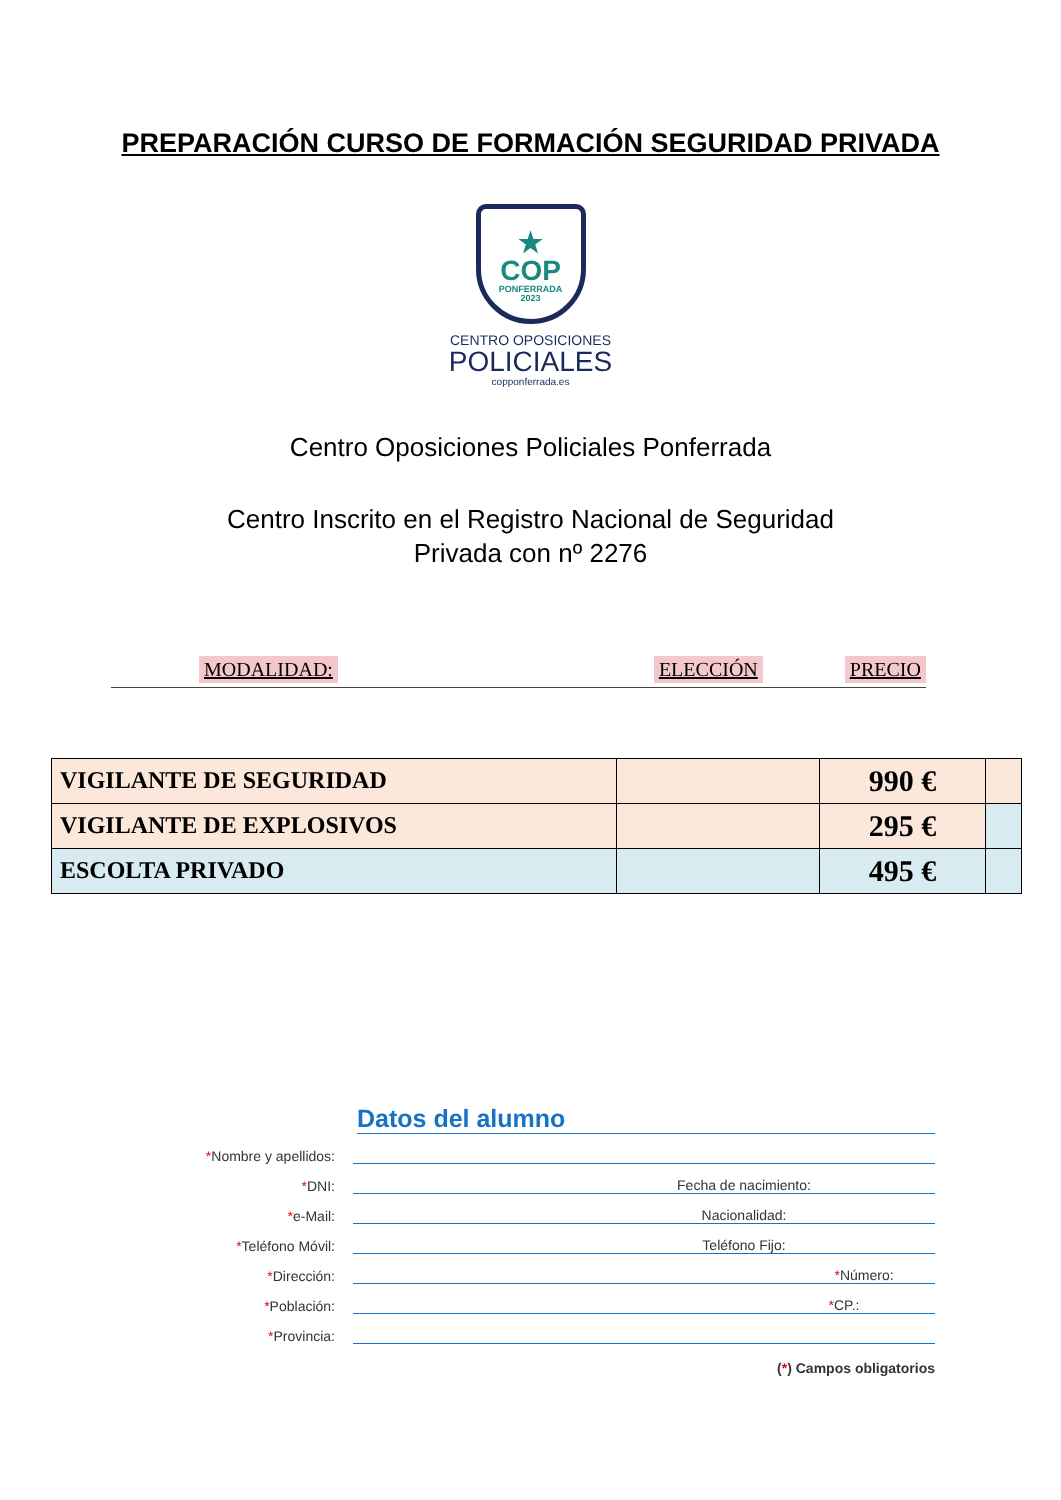PREPARACIÓN CURSO DE FORMACIÓN SEGURIDAD PRIVADA
★
COP
PONFERRADA
2023
CENTRO OPOSICIONES
POLICIALES
copponferrada.es
Centro Oposiciones Policiales Ponferrada
Centro Inscrito en el Registro Nacional de Seguridad Privada con nº 2276
MODALIDAD: ELECCIÓN PRECIO
| VIGILANTE DE SEGURIDAD | | 990 € | |
| VIGILANTE DE EXPLOSIVOS | | 295 € | |
| ESCOLTA PRIVADO | | 495 € | |
Datos del alumno
*Nombre y apellidos:
*DNI:
Fecha de nacimiento:
*e-Mail:
Nacionalidad:
*Teléfono Móvil:
Teléfono Fijo:
*Dirección:
*Número:
*Población:
*CP.:
*Provincia:
(*) Campos obligatorios